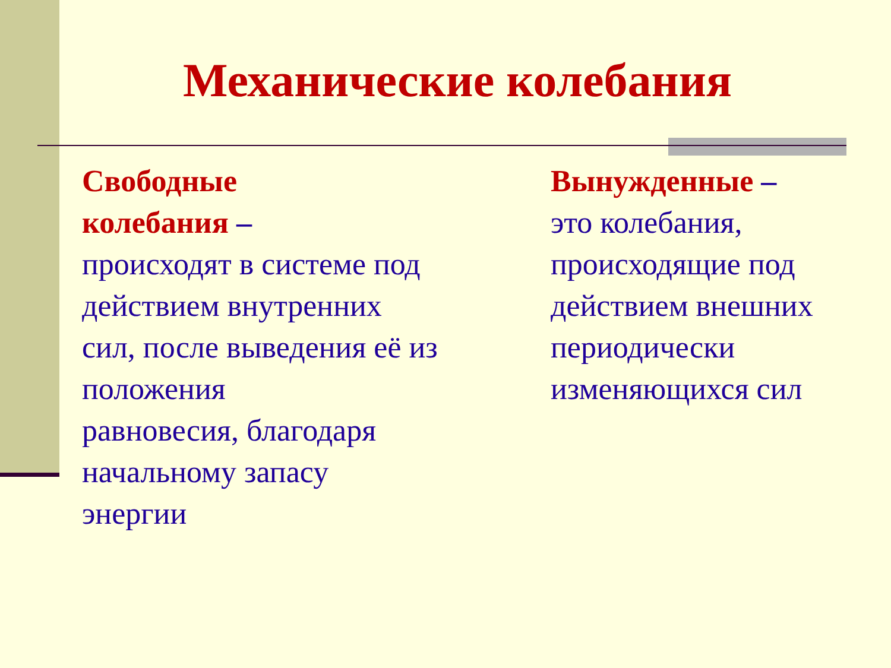Механические колебания
Свободные
колебания –
происходят в системе под действием внутренних сил, после выведения её из положения
равновесия, благодаря начальному запасу энергии
Вынужденные –
это колебания, происходящие под действием внешних периодически изменяющихся сил